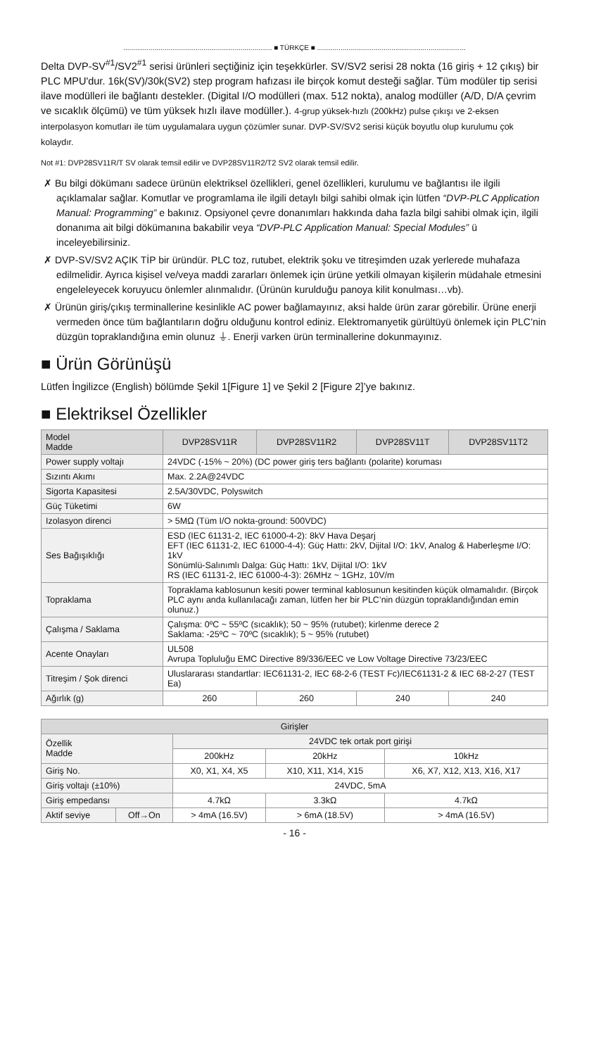............................................................................ ■ TÜRKÇE ■ ............................................................................
Delta DVP-SV<sup>#1</sup>/SV2<sup>#1</sup> serisi ürünleri seçtiğiniz için teşekkürler. SV/SV2 serisi 28 nokta (16 giriş + 12 çıkış) bir PLC MPU'dur. 16k(SV)/30k(SV2) step program hafızası ile birçok komut desteği sağlar. Tüm modüler tip serisi ilave modülleri ile bağlantı destekler. (Digital I/O modülleri (max. 512 nokta), analog modüller (A/D, D/A çevrim ve sıcaklık ölçümü) ve tüm yüksek hızlı ilave modüller.). 4-grup yüksek-hızlı (200kHz) pulse çıkışı ve 2-eksen interpolasyon komutları ile tüm uygulamalara uygun çözümler sunar. DVP-SV/SV2 serisi küçük boyutlu olup kurulumu çok kolaydır.
Not #1: DVP28SV11R/T SV olarak temsil edilir ve DVP28SV11R2/T2 SV2 olarak temsil edilir.
✗ Bu bilgi dökümanı sadece ürünün elektriksel özellikleri, genel özellikleri, kurulumu ve bağlantısı ile ilgili açıklamalar sağlar. Komutlar ve programlama ile ilgili detaylı bilgi sahibi olmak için lütfen “DVP-PLC Application Manual: Programming” e bakınız. Opsiyonel çevre donanımları hakkında daha fazla bilgi sahibi olmak için, ilgili donanıma ait bilgi dökümanına bakabilir veya “DVP-PLC Application Manual: Special Modules” ü inceleyebilirsiniz.
✗ DVP-SV/SV2 AÇIK TİP bir üründür. PLC toz, rutubet, elektrik şoku ve titreşimden uzak yerlerede muhafaza edilmelidir. Ayrıca kişisel ve/veya maddi zararları önlemek için ürüne yetkili olmayan kişilerin müdahale etmesini engeleleyecek koruyucu önlemler alınmalıdır. (Ürünün kurulduğu panoya kilit konulması…vb).
✗ Ürünün giriş/çıkış terminallerine kesinlikle AC power bağlamayınız, aksi halde ürün zarar görebilir. Ürüne enerji vermeden önce tüm bağlantıların doğru olduğunu kontrol ediniz. Elektromanyetik gürültüyü önlemek için PLC’nin düzgün topraklandığına emin olunuz ⏚. Enerji varken ürün terminallerine dokunmayınız.
■ Ürün Görünüşü
Lütfen İngilizce (English) bölümde Şekil 1[Figure 1] ve Şekil 2 [Figure 2]’ye bakınız.
■ Elektriksel Özellikler
| Model Madde | DVP28SV11R | DVP28SV11R2 | DVP28SV11T | DVP28SV11T2 |
| --- | --- | --- | --- | --- |
| Power supply voltajı | 24VDC (-15% ~ 20%) (DC power giriş ters bağlantı (polarite) koruması | | | |
| Sızıntı Akımı | Max. 2.2A@24VDC | | | |
| Sigorta Kapasitesi | 2.5A/30VDC, Polyswitch | | | |
| Güç Tüketimi | 6W | | | |
| Izolasyon direnci | > 5MΩ (Tüm I/O nokta-ground: 500VDC) | | | |
| Ses Bağışıklığı | ESD (IEC 61131-2, IEC 61000-4-2): 8kV Hava Deşarj EFT (IEC 61131-2, IEC 61000-4-4): Güç Hattı: 2kV, Dijital I/O: 1kV, Analog & Haberleşme I/O: 1kV Sönümlü-Salınımlı Dalga: Güç Hattı: 1kV, Dijital I/O: 1kV RS (IEC 61131-2, IEC 61000-4-3): 26MHz ~ 1GHz, 10V/m | | | |
| Topraklama | Topraklama kablosunun kesiti power terminal kablosunun kesitinden küçük olmamalıdır. (Birçok PLC aynı anda kullanılacağı zaman, lütfen her bir PLC’nin düzgün topraklandığından emin olunuz.) | | | |
| Çalışma / Saklama | Çalışma: 0ºC ~ 55ºC (sıcaklık); 50 ~ 95% (rutubet); kirlenme derece 2 Saklama: -25ºC ~ 70ºC (sıcaklık); 5 ~ 95% (rutubet) | | | |
| Acente Onayları | UL508 Avrupa Topluluğu EMC Directive 89/336/EEC ve Low Voltage Directive 73/23/EEC | | | |
| Titreşim / Şok direnci | Uluslararası standartlar: IEC61131-2, IEC 68-2-6 (TEST Fc)/IEC61131-2 & IEC 68-2-27 (TEST Ea) | | | |
| Ağırlık (g) | 260 | 260 | 240 | 240 |
| Girişler | | | | |
| --- | --- | --- | --- | --- |
| Özellik Madde | | 24VDC tek ortak port girişi | | |
| | | 200kHz | 20kHz | 10kHz |
| Giriş No. | | X0, X1, X4, X5 | X10, X11, X14, X15 | X6, X7, X12, X13, X16, X17 |
| Giriş voltajı (±10%) | | 24VDC, 5mA | | |
| Giriş empedansı | | 4.7kΩ | 3.3kΩ | 4.7kΩ |
| Aktif seviye | Off→On | > 4mA (16.5V) | > 6mA (18.5V) | > 4mA (16.5V) |
- 16 -